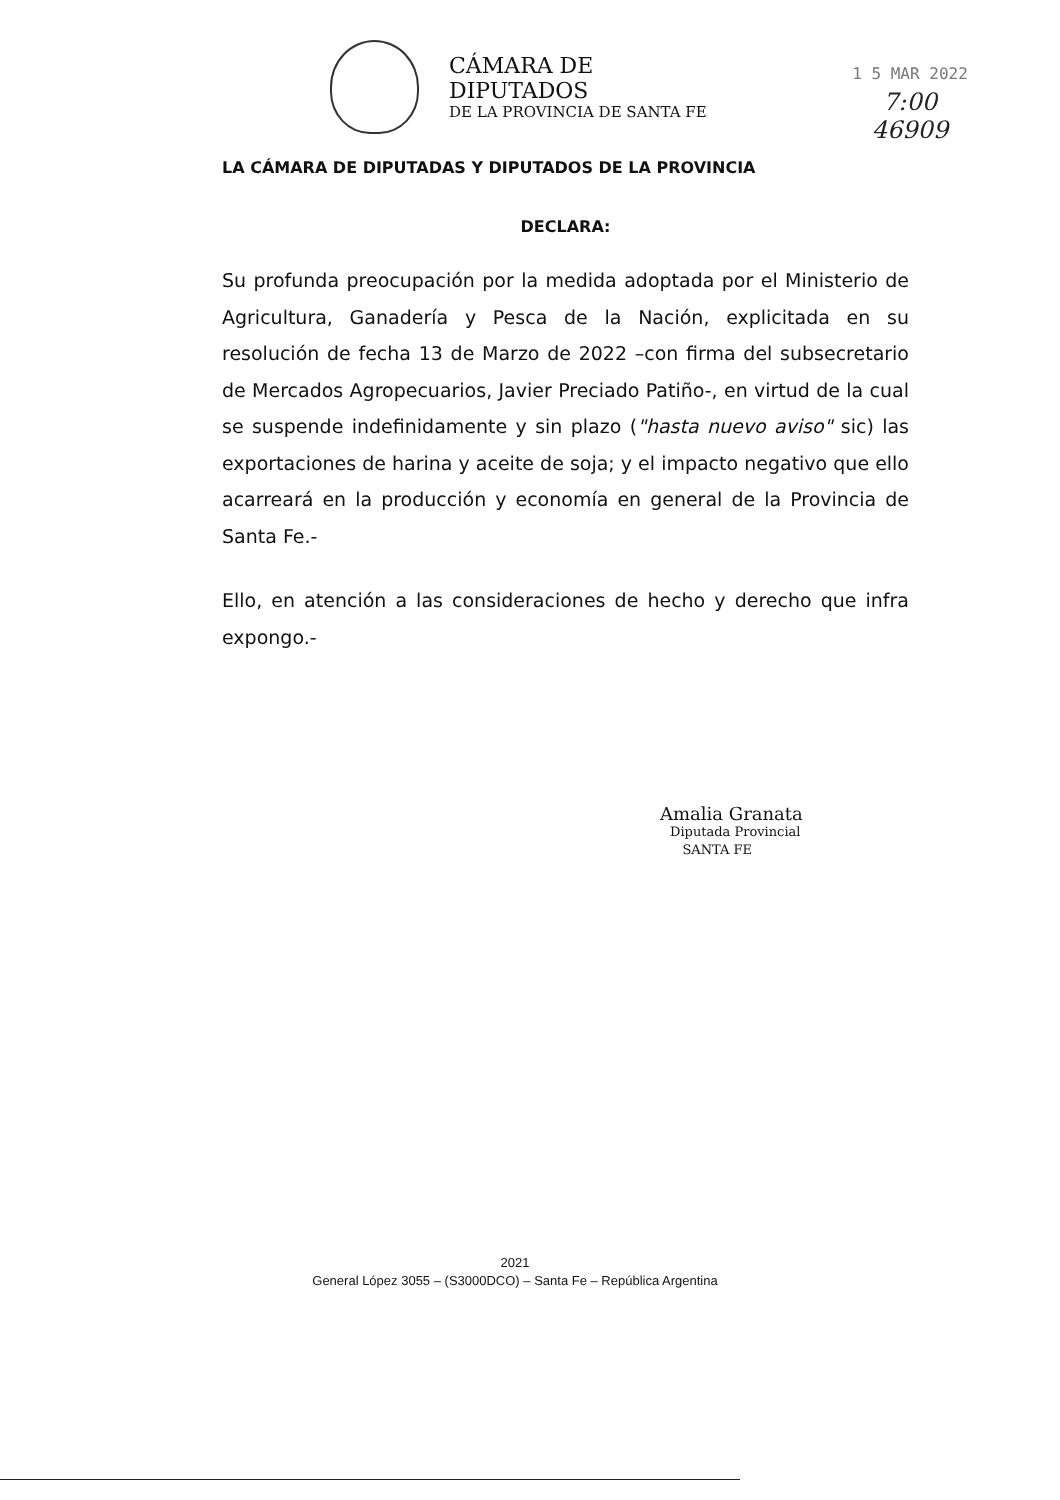CÁMARA DE DIPUTADOS
DE LA PROVINCIA DE SANTA FE
1 5 MAR 2022
7:00
46909
LA CÁMARA DE DIPUTADAS Y DIPUTADOS DE LA PROVINCIA
DECLARA:
Su profunda preocupación por la medida adoptada por el Ministerio de Agricultura, Ganadería y Pesca de la Nación, explicitada en su resolución de fecha 13 de Marzo de 2022 –con firma del subsecretario de Mercados Agropecuarios, Javier Preciado Patiño-, en virtud de la cual se suspende indefinidamente y sin plazo ("hasta nuevo aviso" sic) las exportaciones de harina y aceite de soja; y el impacto negativo que ello acarreará en la producción y economía en general de la Provincia de Santa Fe.-
Ello, en atención a las consideraciones de hecho y derecho que infra expongo.-
Amalia Granata
Diputada Provincial
SANTA FE
2021
General López 3055 – (S3000DCO) – Santa Fe – República Argentina